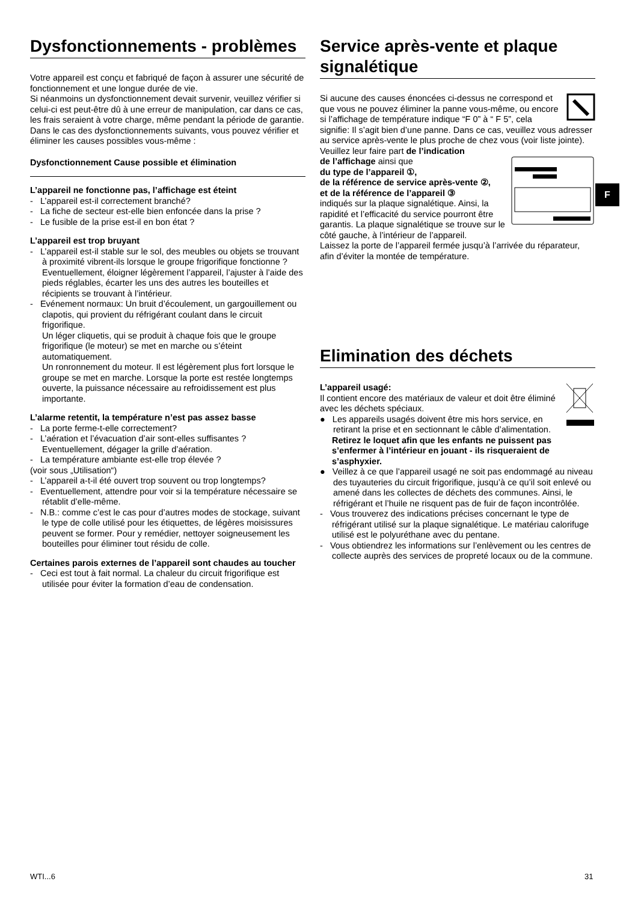Dysfonctionnements - problèmes
Votre appareil est conçu et fabriqué de façon à assurer une sécurité de fonctionnement et une longue durée de vie.
Si néanmoins un dysfonctionnement devait survenir, veuillez vérifier si celui-ci est peut-être dû à une erreur de manipulation, car dans ce cas, les frais seraient à votre charge, même pendant la période de garantie.
Dans le cas des dysfonctionnements suivants, vous pouvez vérifier et éliminer les causes possibles vous-même :
Dysfonctionnement Cause possible et élimination
L’appareil ne fonctionne pas, l’affichage est éteint
- L’appareil est-il correctement branché?
- La fiche de secteur est-elle bien enfoncée dans la prise ?
- Le fusible de la prise est-il en bon état ?
L’appareil est trop bruyant
- L’appareil est-il stable sur le sol, des meubles ou objets se trouvant à proximité vibrent-ils lorsque le groupe frigorifique fonctionne ? Eventuellement, éloigner légèrement l’appareil, l’ajuster à l’aide des pieds réglables, écarter les uns des autres les bouteilles et récipients se trouvant à l’intérieur.
- Evénement normaux: Un bruit d’écoulement, un gargouillement ou clapotis, qui provient du réfrigérant coulant dans le circuit frigorifique.
Un léger cliquetis, qui se produit à chaque fois que le groupe frigorifique (le moteur) se met en marche ou s’éteint automatiquement.
Un ronronnement du moteur. Il est légèrement plus fort lorsque le groupe se met en marche. Lorsque la porte est restée longtemps ouverte, la puissance nécessaire au refroidissement est plus importante.
L’alarme retentit, la température n’est pas assez basse
- La porte ferme-t-elle correctement?
- L’aération et l’évacuation d’air sont-elles suffisantes ? Eventuellement, dégager la grille d’aération.
- La température ambiante est-elle trop élevée ?
(voir sous „Utilisation“)
- L’appareil a-t-il été ouvert trop souvent ou trop longtemps?
- Eventuellement, attendre pour voir si la température nécessaire se rétablit d’elle-même.
- N.B.: comme c’est le cas pour d’autres modes de stockage, suivant le type de colle utilisé pour les étiquettes, de légères moisissures peuvent se former. Pour y remédier, nettoyer soigneusement les bouteilles pour éliminer tout résidu de colle.
Certaines parois externes de l’appareil sont chaudes au toucher
- Ceci est tout à fait normal. La chaleur du circuit frigorifique est utilisée pour éviter la formation d’eau de condensation.
Service après-vente et plaque signalétique
Si aucune des causes énoncées ci-dessus ne correspond et que vous ne pouvez éliminer la panne vous-même, ou encore si l’affichage de température indique “F 0” à “ F 5”, cela signifie: Il s’agit bien d’une panne. Dans ce cas, veuillez vous adresser au service après-vente le plus proche de chez vous (voir liste jointe). Veuillez leur faire part de l’indication
de l’affichage ainsi que
du type de l’appareil ①,
de la référence de service après-vente ②,
et de la référence de l’appareil ③
indiqués sur la plaque signalétique. Ainsi, la rapidité et l’efficacité du service pourront être garantis. La plaque signalétique se trouve sur le côté gauche, à l’intérieur de l’appareil.
Laissez la porte de l’appareil fermée jusqu’à l’arrivée du réparateur, afin d’éviter la montée de température.
Elimination des déchets
L’appareil usagé:
Il contient encore des matériaux de valeur et doit être éliminé avec les déchets spéciaux.
● Les appareils usagés doivent être mis hors service, en retirant la prise et en sectionnant le câble d’alimentation.
Retirez le loquet afin que les enfants ne puissent pas s’enfermer à l’intérieur en jouant - ils risqueraient de s’asphyxier.
● Veillez à ce que l’appareil usagé ne soit pas endommagé au niveau des tuyauteries du circuit frigorifique, jusqu’à ce qu’il soit enlevé ou amené dans les collectes de déchets des communes. Ainsi, le réfrigérant et l’huile ne risquent pas de fuir de façon incontrôlée.
- Vous trouverez des indications précises concernant le type de réfrigérant utilisé sur la plaque signalétique. Le matériau calorifuge utilisé est le polyuréthane avec du pentane.
- Vous obtiendrez les informations sur l’enlèvement ou les centres de collecte auprès des services de propreté locaux ou de la commune.
F
WTI...6 31